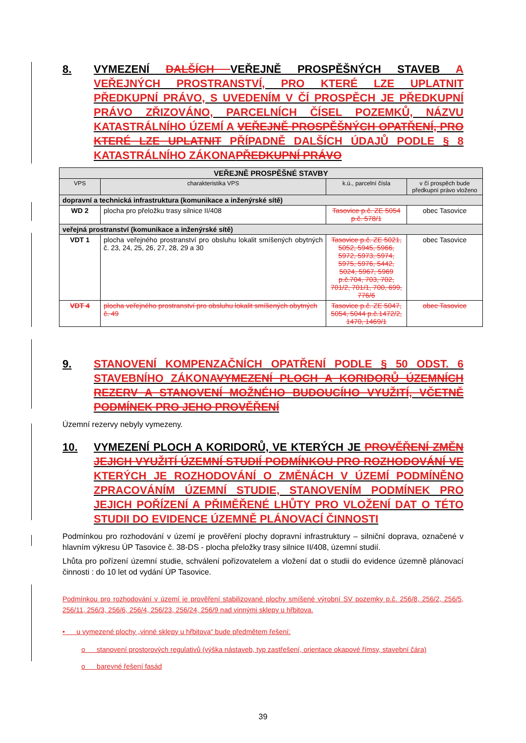8. VYMEZENÍ DALŠÍCH VEŘEJNĚ PROSPĚŠNÝCH STAVEB A VEŘEJNÝCH PROSTRANSTVÍ, PRO KTERÉ LZE UPLATNIT PŘEDKUPNÍ PRÁVO, S UVEDENÍM V ČÍ PROSPĚCH JE PŘEDKUPNÍ PRÁVO ZŘIZOVÁNO, PARCELNÍCH ČÍSEL POZEMKŮ, NÁZVU KATASTRÁLNÍHO ÚZEMÍ A VEŘEJNĚ PROSPĚŠNÝCH OPATŘENÍ, PRO KTERÉ LZE UPLATNIT PŘÍPADNĚ DALŠÍCH ÚDAJŮ PODLE § 8 KATASTRÁLNÍHO ZÁKONAPŘEDKUPNÍ PRÁVO
| VEŘEJNĚ PROSPĚŠNÉ STAVBY | | | |
| VPS | charakteristika VPS | k.ú., parcelní čísla | v čí prospěch bude předkupní právo vloženo |
| dopravní a technická infrastruktura (komunikace a inženýrské sítě) | | | |
| WD 2 | plocha pro přeložku trasy silnice II/408 | Tasovice p.č. ZE 5054 p.č. 578/1 | obec Tasovice |
| veřejná prostranství (komunikace a inženýrské sítě) | | | |
| VDT 1 | plocha veřejného prostranství pro obsluhu lokalit smíšených obytných č. 23, 24, 25, 26, 27, 28, 29 a 30 | Tasovice p.č. ZE 5021, 5052, 5945, 5966, 5972, 5973, 5974, 5975, 5976, 5442, 5024, 5967, 5969 p.č.704, 703, 702, 701/2, 701/1, 700, 699, 776/6 | obec Tasovice |
| VDT 4 | plocha veřejného prostranství pro obsluhu lokalit smíšených obytných č. 49 | Tasovice p.č. ZE 5047, 5054, 5044 p.č.1472/2, 1470, 1469/1 | obec Tasovice |
9. STANOVENÍ KOMPENZAČNÍCH OPATŘENÍ PODLE § 50 ODST. 6 STAVEBNÍHO ZÁKONAVYMEZENÍ PLOCH A KORIDORŮ ÚZEMNÍCH REZERV A STANOVENÍ MOŽNÉHO BUDOUCÍHO VYUŽITÍ, VČETNĚ PODMÍNEK PRO JEHO PROVĚŘENÍ
Územní rezervy nebyly vymezeny.
10. VYMEZENÍ PLOCH A KORIDORŮ, VE KTERÝCH JE PROVĚŘENÍ ZMĚN JEJICH VYUŽITÍ ÚZEMNÍ STUDIÍ PODMÍNKOU PRO ROZHODOVÁNÍ VE KTERÝCH JE ROZHODOVÁNÍ O ZMĚNÁCH V ÚZEMÍ PODMÍNĚNO ZPRACOVÁNÍM ÚZEMNÍ STUDIE, STANOVENÍM PODMÍNEK PRO JEJICH POŘÍZENÍ A PŘIMĚŘENÉ LHŮTY PRO VLOŽENÍ DAT O TÉTO STUDII DO EVIDENCE ÚZEMNĚ PLÁNOVACÍ ČINNOSTI
Podmínkou pro rozhodování v území je prověření plochy dopravní infrastruktury – silniční doprava, označené v hlavním výkresu ÚP Tasovice č. 38-DS - plocha přeložky trasy silnice II/408, územní studií.
Lhůta pro pořízení územní studie, schválení pořizovatelem a vložení dat o studii do evidence územně plánovací činnosti : do 10 let od vydání ÚP Tasovice.
Podmínkou pro rozhodování v území je prověření stabilizované plochy smíšené výrobní SV pozemky p.č. 256/8, 256/2, 256/5, 256/11, 256/3, 256/6, 256/4, 256/23, 256/24, 256/9 nad vinnými sklepy u hřbitova.
• u vymezené plochy „vinné sklepy u hřbitova“ bude předmětem řešení:
o stanovení prostorových regulativů (výška nástaveb, typ zastřešení, orientace okapové římsy, stavební čára)
o barevné řešení fasád
39